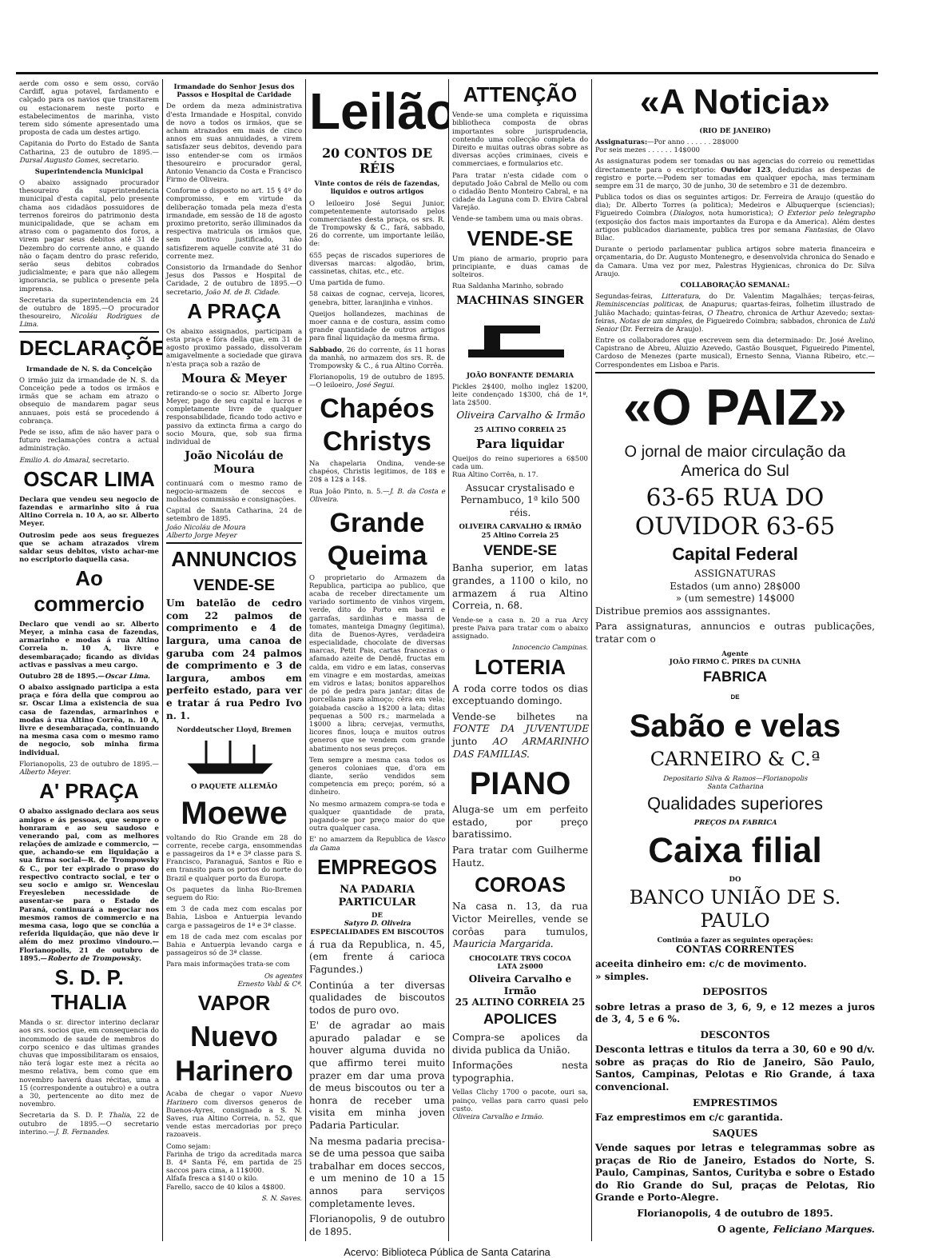aerde com osso e sem osso, corvão Cardiff, agua potavel, fardamento e calçado para os navios que transitarem ou estacionarem neste porto e estabelecimentos de marinha, visto terem sido sómente apresentado uma proposta de cada um destes artigo.
Capitania do Porto do Estado de Santa Catharina, 23 de outubro de 1895.—Dursal Augusto Gomes, secretario.
Superintendencia Municipal
O abaixo assignado procurador thesoureiro da superintendencia municipal d'esta capital, pelo presente chama aos cidadãos possuidores de terrenos foreiros do patrimonio desta municipalidade, que se acham em atraso com o pagamento dos foros, a virem pagar seus debitos até 31 de Dezembro do corrente anno, e quando não o façam dentro do prasc referido, serão seus debitos cobrados judicialmente; e para que não allegem ignorancia, se publica o presente pela imprensa.
Secretaria da superintendencia em 24 de outubro de 1895.—O procurador thesoureiro, Nicoláu Rodrigues de Lima.
DECLARAÇÕES
Irmandade de N. S. da Conceição
O irmão juiz da irmandade de N. S. da Conceição pede a todos os irmãos e irmãs que se acham em atrazo o obsequio de mandarem pagar seus annuaes, pois está se procedendo á cobrança.
Pede se isso, afim de não haver para o futuro reclamações contra a actual administração.
Emilio A. do Amaral, secretario.
OSCAR LIMA
Declara que vendeu seu negocio de fazendas e armarinho sito á rua Altino Correia n. 10 A, ao sr. Alberto Meyer.
Outrosim pede aos seus freguezes que se acham atrazados virem saldar seus debitos, visto achar-me no escriptorio daquella casa.
Ao commercio
Declaro que vendi ao sr. Alberto Meyer, a minha casa de fazendas, armarinho e modas á rua Altino Correia n. 10 A, livre e desembaraçado; ficando as dividas activas e passivas a meu cargo.
Outubro 28 de 1895.—Oscar Lima.
O abaixo assignado participa a esta praça e fóra della que comprou ao sr. Oscar Lima a existencia de sua casa de fazendas, armarinhos e modas á rua Altino Corrêa, n. 10 A, livre e desembaraçada, continuando na mesma casa com o mesmo ramo de negocio, sob minha firma individual.
Florianopolis, 23 de outubro de 1895.—Alberto Meyer.
A' PRAÇA
O abaixo assignado declara aos seus amigos e ás pessoas, que sempre o honraram e ao seu saudoso e venerando pai, com as melhores relações de amizade e commercio, — que, achando-se em liquidação a sua firma social—R. de Trompowsky & C., por ter expirado o praso do respectivo contracto social, e ter o seu socio e amigo sr. Wenceslau Freyesleben necessidade de ausentar-se para o Estado de Paraná, continuará a negociar nos mesmos ramos de commercio e na mesma casa, logo que se conclúa a referida liquidação, que não deve ir além do mez proximo vindouro.— Florianopolis, 21 de outubro de 1895.—Roberto de Trompowsky.
S. D. P.
THALIA
Manda o sr. director interino declarar aos srs. socios que, em consequencia do incommodo de saude de membros do corpo scenico e das ultimas grandes chuvas que impossibilitaram os ensaios, não terá logar este mez a récita ao mesmo relativa, bem como que em novembro haverá duas récitas, uma a 15 (correspondente a outubro) e a outra a 30, pertencente ao dito mez de novembro.
Secretaria da S. D. P. Thalia, 22 de outubro de 1895.—O secretario interino.—J. B. Fernandes.
Irmandade do Senhor Jesus dos Passos e Hospital de Caridade
De ordem da meza administrativa d'esta Irmandade e Hospital, convido de novo a todos os irmãos, que se acham atrazados em mais de cinco annos em suas annuidades, a virem satisfazer seus debitos, devendo para isso entender-se com os irmãos thesoureiro e procurador geral, Antonio Venancio da Costa e Francisco Firmo de Oliveira.
Conforme o disposto no art. 15 § 4º do compromisso, e em virtude da deliberação tomada pela meza d'esta irmandade, em sessão de 18 de agosto proximo pretorito, serão illiminados da respectiva matricula os irmãos que, sem motivo justificado, não satisfizerem aquelle convite até 31 do corrente mez.
Consistorio da Irmandade do Senhor Jesus dos Passos e Hospital de Caridade, 2 de outubro de 1895.—O secretario, João M. de B. Cidade.
A PRAÇA
Os abaixo assignados, participam a esta praça e fóra della que, em 31 de agosto proximo passado, dissolveram amigavelmente a sociedade que girava n'esta praça sob a razão de
Moura & Meyer
retirando-se o socio sr. Alberto Jorge Meyer, pago de seu capital e lucros e completamente livre de qualquer responsabilidade, ficando todo activo e passivo da extincta firma a cargo do socio Moura, que, sob sua firma individual de
João Nicoláu de Moura
continuará com o mesmo ramo de negocio-armazem de seccos e molhados commissão e consignações.
Capital de Santa Catharina, 24 de setembro de 1895.
João Nicoláu de Moura
Alberto Jorge Meyer
ANNUNCIOS
VENDE-SE
Um batelão de cedro com 22 palmos de comprimento e 4 de largura, uma canoa de garuba com 24 palmos de comprimento e 3 de largura, ambos em perfeito estado, para ver e tratar á rua Pedro Ivo n. 1.
Norddeutscher Lloyd, Bremen
O PAQUETE ALLEMÃO
Moewe
voltando do Rio Grande em 28 do corrente, recebe carga, ensommendas e passageiros da 1ª e 3ª classe para S. Francisco, Paranaguá, Santos e Rio e em transito para os portos do norte do Brazil e qualquer porto da Europa.
Os paquetes da linha Rio-Bremen seguem do Rio:
em 3 de cada mez com escalas por Bahia, Lisboa e Antuerpia levando carga e passageiros de 1ª e 3ª classe.
em 18 de cada mez com escalas por Bahia e Antuerpia levando carga e passageiros só de 3ª classe.
Para mais informações trata-se com
Os agentes
Ernesto Vahl & Cª.
VAPOR
Nuevo Harinero
Acaba de chegar o vapor Nuevo Harinero com diversos generos de Buenos-Ayres, consignado a S. N. Saves, rua Altino Correia, n. 52, que vende estas mercadorias por preço razoaveis.
Como sejam:
Farinha de trigo da acreditada marca B. 4ª Santa Fé, em partida de 25 saccos para cima, a 11$000.
Alfafa fresca a $140 o kilo.
Farello, sacco de 40 kilos a 4$800.
S. N. Saves.
Leilão
20 CONTOS DE RÉIS
Vinte contos de réis de fazendas, liquidos e outros artigos
O leiloeiro José Segui Junior, competentemente autorisado pelos commerciantes desta praça, os srs. R. de Trompowsky & C., fará, sabbado, 26 do corrente, um importante leilão, de:
655 peças de riscados superiores de diversas marcas: algodão, brim, cassinetas, chitas, etc., etc.
Uma partida de fumo.
58 caixas de cognac, cerveja, licores, genebra, bitter, laranjinha e vinhos.
Queijos hollandezes, machinas de moer canna e de costura, assim como grande quantidade de outros artigos para final liquidação da mesma firma.
Sabbado, 26 do corrente, ás 11 horas da manhã, no armazem dos srs. R. de Trompowsky & C., á rua Altino Corrêa.
Florianopolis, 19 de outubro de 1895.—O leiloeiro, José Segui.
Chapéos Christys
Na chapelaria Ondina, vende-se chapéos, Christis legitimos, de 18$ e 20$ a 12$ a 14$.
Rua João Pinto, n. 5.—J. B. da Costa e Oliveira.
Grande Queima
O proprietario do Armazem da Republica, participa ao publico, que acaba de receber directamente um variado sortimento de vinhos virgem, verde, dito do Porto em barril e garrafas, sardinhas e massa de tomates, manteiga Dmagny (legitima), dita de Buenos-Ayres, verdadeira especialidade, chocolate de diversas marcas, Petit Pais, cartas francezas o afamado azeite de Dendê, fructas em calda, em vidro e em latas, conservas em vinagre e em mostardas, ameixas em vidros e latas; bonitos apparelhos de pó de pedra para jantar; ditas de porcellana para almoço; cêra em vela; goiabada cascão a 1$200 a lata; ditas pequenas a 500 rs.; marmelada a 1$000 a libra; cervejas, vermuths, licores finos, louça e muitos outros generos que se vendem com grande abatimento nos seus preços.
Tem sempre a mesma casa todos os generos coloniaes que, d'ora em diante, serão vendidos sem competencia em preço; porém, só a dinheiro.
No mesmo armazem compra-se toda e qualquer quantidade de prata, pagando-se por preço maior do que outra qualquer casa.
E' no amarzem da Republica de Vasco da Gama
EMPREGOS
NA PADARIA PARTICULAR
DE
Satyro D. Oliveira
ESPECIALIDADES EM BISCOUTOS
á rua da Republica, n. 45, (em frente á carioca Fagundes.)
Continúa a ter diversas qualidades de biscoutos todos de puro ovo.
E' de agradar ao mais apurado paladar e se houver alguma duvida no que affirmo terei muito prazer em dar uma prova de meus biscoutos ou ter a honra de receber uma visita em minha joven Padaria Particular.
Na mesma padaria precisa-se de uma pessoa que saiba trabalhar em doces seccos, e um menino de 10 a 15 annos para serviços completamente leves.
Florianopolis, 9 de outubro de 1895.
ATTENÇÃO
Vende-se uma completa e riquissima bibliotheca composta de obras importantes sobre jurisprudencia, contendo uma collecção completa do Direito e muitas outras obras sobre as diversas acções criminaes, civeis e commerciaes, e formularios etc.
Para tratar n'esta cidade com o deputado João Cabral de Mello ou com o cidadão Bento Monteiro Cabral, e na cidade da Laguna com D. Elvira Cabral Varejão.
Vende-se tambem uma ou mais obras.
VENDE-SE
Um piano de armario, proprio para principiante, e duas camas de solteiros.
Rua Saldanha Marinho, sobrado
MACHINAS SINGER
JOÃO BONFANTE DEMARIA
Pickles 2$400, molho inglez 1$200, leite condençado 1$300, chá de 1ª, lata 2$500.
Oliveira Carvalho & Irmão
25 ALTINO CORREIA 25
Para liquidar
Queijos do reino superiores a 6$500 cada um.
Rua Altino Corrêa, n. 17.
Assucar crystalisado e Pernambuco, 1ª kilo 500 réis.
OLIVEIRA CARVALHO & IRMÃO
25 Altino Correia 25
VENDE-SE
Banha superior, em latas grandes, a 1100 o kilo, no armazem á rua Altino Correia, n. 68.
Vende-se a casa n. 20 a rua Arcy preste Paiva para tratar com o abaixo assignado.
Innocencio Campinas.
LOTERIA
A roda corre todos os dias exceptuando domingo.
Vende-se bilhetes na FONTE DA JUVENTUDE junto AO ARMARINHO DAS FAMILIAS.
PIANO
Aluga-se um em perfeito estado, por preço baratissimo.
Para tratar com Guilherme Hautz.
COROAS
Na casa n. 13, da rua Victor Meirelles, vende se corôas para tumulos, Mauricia Margarida.
CHOCOLATE TRYS COCOA
LATA 2$000
Oliveira Carvalho e Irmão
25 ALTINO CORREIA 25
APOLICES
Compra-se apolices da divida publica da União.
Informações nesta typographia.
Vellas Clichy 1700 o pacote, ouri sa, painço, vellas para carro quasi pelo custo.
Oliveira Carvalho e Irmão.
«A Noticia»
(RIO DE JANEIRO)
Assignaturas:—Por anno . . . . . . 28$000
Por seis mezes . . . . . . 14$000
As assignaturas podem ser tomadas ou nas agencias do correio ou remettidas directamente para o escriptorio: Ouvidor 123, deduzidas as despezas de registro e porte.—Podem ser tomadas em qualquer epocha, mas terminam sempre em 31 de março, 30 de junho, 30 de setembro e 31 de dezembro.
Publica todos os dias os seguintes artigos: Dr. Ferreira de Araujo (questão do dia); Dr. Alberto Torres (a politica); Medeiros e Albuquerque (sciencias); Figueiredo Coimbra (Dialogos, nota humoristica); O Exterior pelo telegrapho (exposição dos factos mais importantes da Europa e da America). Além destes artigos publicados diariamente, publica tres por semana Fantasias, de Olavo Bilac.
Durante o periodo parlamentar publica artigos sobre materia financeira e orçamentaria, do Dr. Augusto Montenegro, e desenvolvida chronica do Senado e da Camara. Uma vez por mez, Palestras Hygienicas, chronica do Dr. Silva Araujo.
COLLABORAÇÃO SEMANAL:
Segundas-feiras, Litteratura, do Dr. Valentim Magalhães; terças-feiras, Reminiscencias politicas, de Anapurus; quartas-feiras, folhetim illustrado de Julião Machado; quintas-feiras, O Theatro, chronica de Arthur Azevedo; sextas-feiras, Notas de um simples, de Figueiredo Coimbra; sabbados, chronica de Lulú Senior (Dr. Ferreira de Araujo).
Entre os collaboradores que escrevem sem dia determinado: Dr. José Avelino, Capistrano de Abreu, Aluizio Azevedo, Gastão Bousquet, Figueiredo Pimentel, Cardoso de Menezes (parte musical), Ernesto Senna, Vianna Ribeiro, etc.—Correspondentes em Lisboa e Paris.
«O PAIZ»
O jornal de maior circulação da America do Sul
63-65 RUA DO OUVIDOR 63-65
Capital Federal
ASSIGNATURAS
Estados (um anno) 28$000
» (um semestre) 14$000
Distribue premios aos asssignantes.
Para assignaturas, annuncios e outras publicações, tratar com o
Agente
JOÃO FIRMO C. PIRES DA CUNHA
FABRICA
DE
Sabão e velas
CARNEIRO & C.ª
Depositario Silva & Ramos—Florianopolis
Santa Catharina
Qualidades superiores
PREÇOS DA FABRICA
Caixa filial
DO
BANCO UNIÃO DE S. PAULO
Continúa a fazer as seguintes operações:
CONTAS CORRENTES
aceeita dinheiro em: c/c de movimento.
» simples.
DEPOSITOS
sobre letras a praso de 3, 6, 9, e 12 mezes a juros de 3, 4, 5 e 6 %.
DESCONTOS
Desconta lettras e titulos da terra a 30, 60 e 90 d/v. sobre as praças do Rio de Janeiro, São Paulo, Santos, Campinas, Pelotas e Rio Grande, á taxa convencional.
EMPRESTIMOS
Faz emprestimos em c/c garantida.
SAQUES
Vende saques por letras e telegrammas sobre as praças de Rio de Janeiro, Estados do Norte, S. Paulo, Campinas, Santos, Curityba e sobre o Estado do Rio Grande do Sul, praças de Pelotas, Rio Grande e Porto-Alegre.
Florianopolis, 4 de outubro de 1895.
O agente, Feliciano Marques.
Acervo: Biblioteca Pública de Santa Catarina